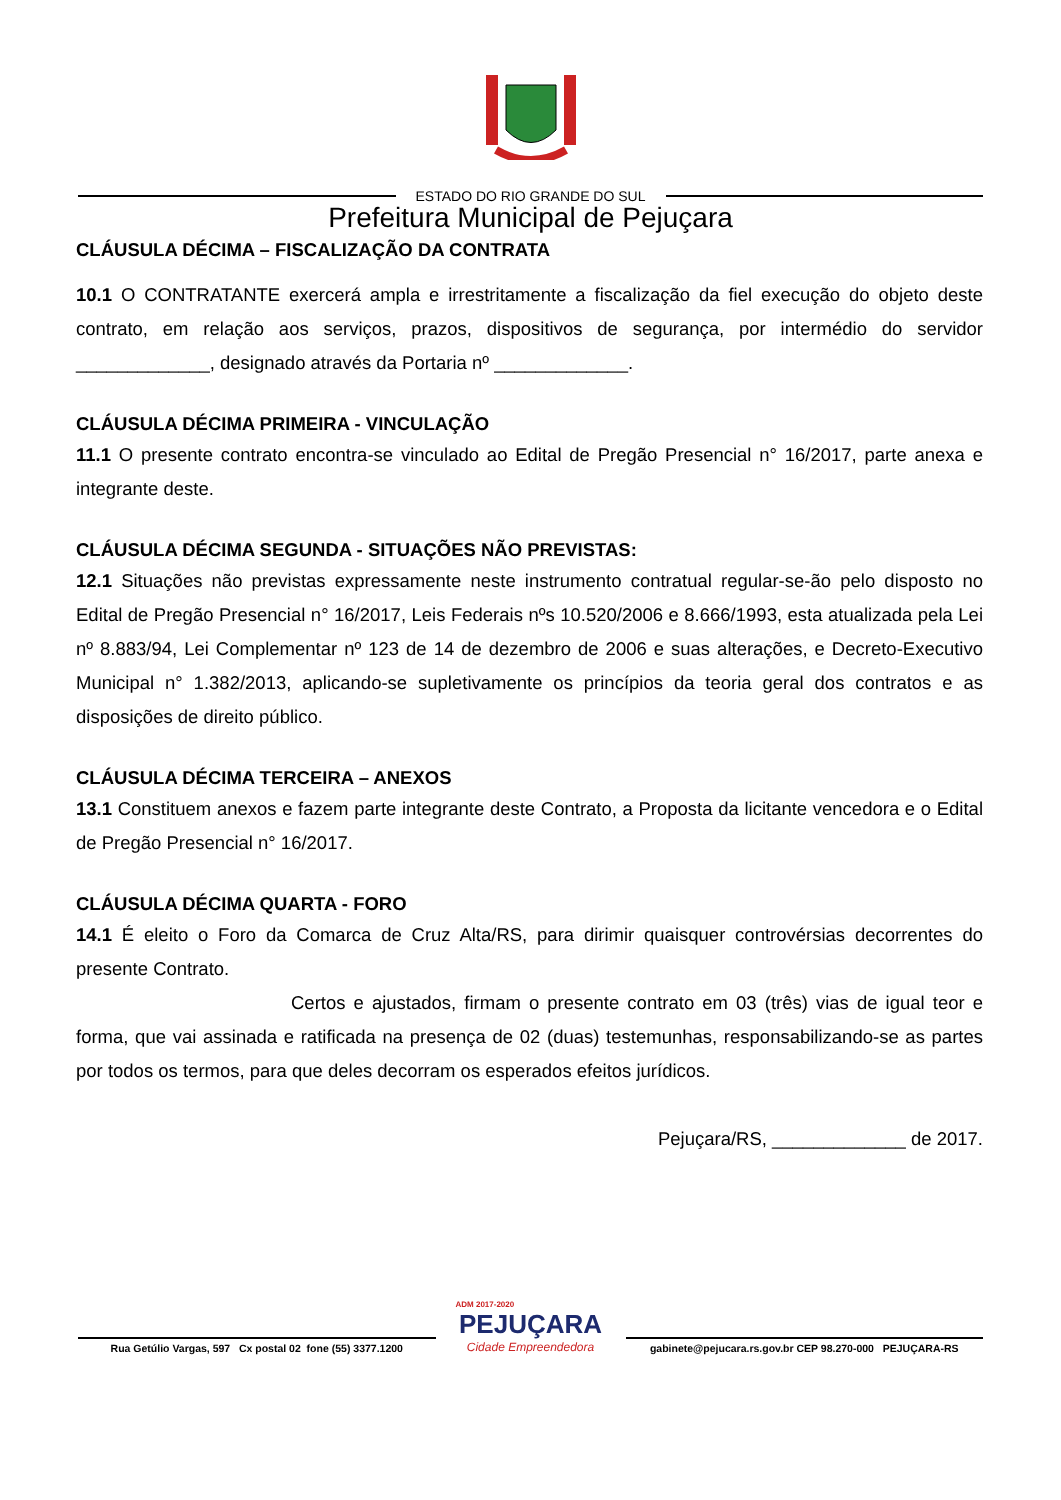ESTADO DO RIO GRANDE DO SUL
Prefeitura Municipal de Pejuçara
CLÁUSULA DÉCIMA – FISCALIZAÇÃO DA CONTRATA
10.1 O CONTRATANTE exercerá ampla e irrestritamente a fiscalização da fiel execução do objeto deste contrato, em relação aos serviços, prazos, dispositivos de segurança, por intermédio do servidor _____________, designado através da Portaria nº _____________.
CLÁUSULA DÉCIMA PRIMEIRA - VINCULAÇÃO
11.1 O presente contrato encontra-se vinculado ao Edital de Pregão Presencial n° 16/2017, parte anexa e integrante deste.
CLÁUSULA DÉCIMA SEGUNDA - SITUAÇÕES NÃO PREVISTAS:
12.1 Situações não previstas expressamente neste instrumento contratual regular-se-ão pelo disposto no Edital de Pregão Presencial n° 16/2017, Leis Federais nºs 10.520/2006 e 8.666/1993, esta atualizada pela Lei nº 8.883/94, Lei Complementar nº 123 de 14 de dezembro de 2006 e suas alterações, e Decreto-Executivo Municipal n° 1.382/2013, aplicando-se supletivamente os princípios da teoria geral dos contratos e as disposições de direito público.
CLÁUSULA DÉCIMA TERCEIRA – ANEXOS
13.1 Constituem anexos e fazem parte integrante deste Contrato, a Proposta da licitante vencedora e o Edital de Pregão Presencial n° 16/2017.
CLÁUSULA DÉCIMA QUARTA - FORO
14.1 É eleito o Foro da Comarca de Cruz Alta/RS, para dirimir quaisquer controvérsias decorrentes do presente Contrato.
Certos e ajustados, firmam o presente contrato em 03 (três) vias de igual teor e forma, que vai assinada e ratificada na presença de 02 (duas) testemunhas, responsabilizando-se as partes por todos os termos, para que deles decorram os esperados efeitos jurídicos.
Pejuçara/RS, _____________ de 2017.
Rua Getúlio Vargas, 597 Cx postal 02 fone (55) 3377.1200
ADM 2017-2020
PEJUÇARA
Cidade Empreendedora
gabinete@pejucara.rs.gov.br CEP 98.270-000 PEJUÇARA-RS